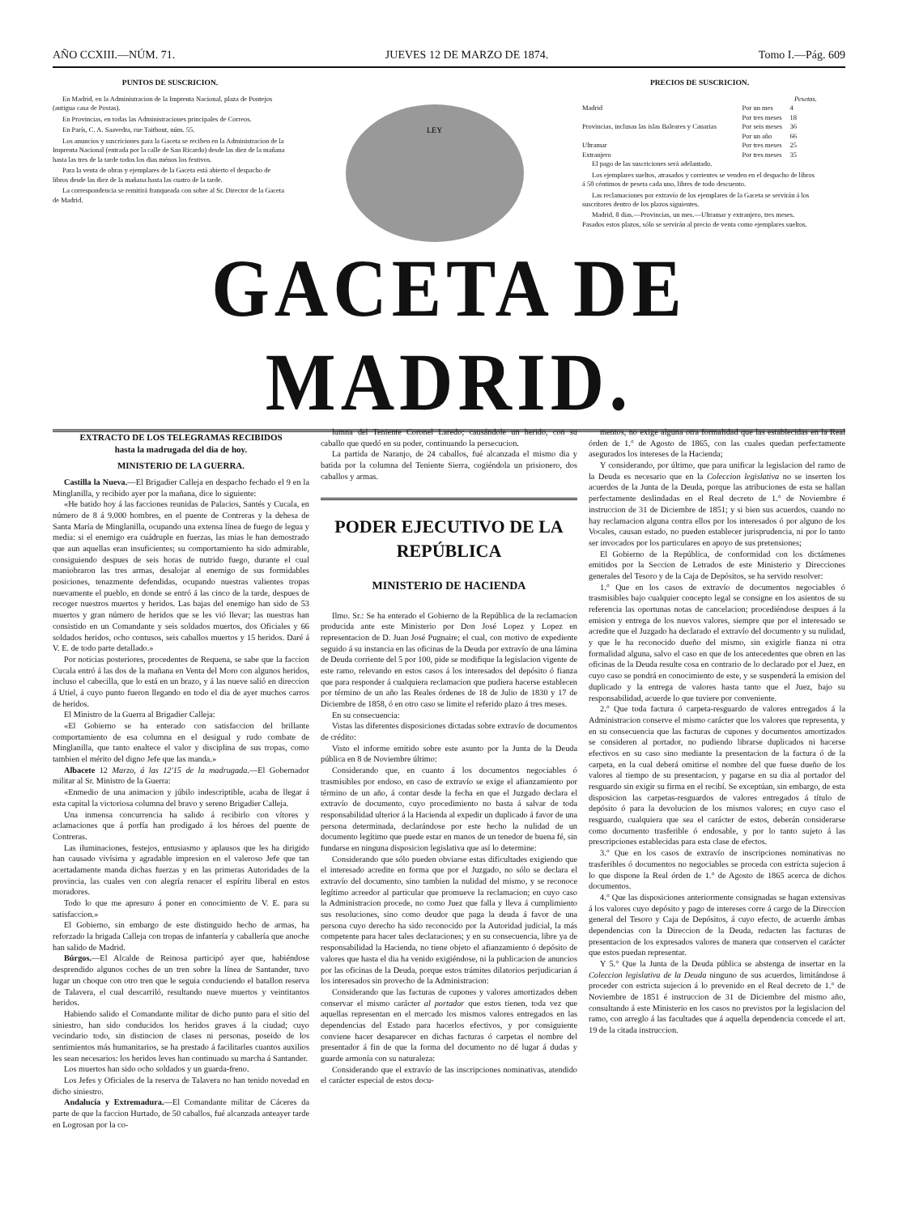AÑO CCXIII.—NÚM. 71. JUEVES 12 DE MARZO DE 1874. Tomo I.—Pág. 609
PUNTOS DE SUSCRICION.
En Madrid, en la Administracion de la Imprenta Nacional, plaza de Pontejos (antigua casa de Postas).
En Provincias, en todas las Administraciones principales de Correos.
En París, C. A. Saavedra, rue Taitbout, núm. 55.
Los anuncios y suscriciones para la Gaceta se reciben en la Administracion de la Imprenta Nacional (entrada por la calle de San Ricardo) desde las diez de la mañana hasta las tres de la tarde todos los dias ménos los festivos.
Para la venta de obras y ejemplares de la Gaceta está abierto el despacho de libros desde las diez de la mañana hasta las cuatro de la tarde.
La correspondencia se remitirá franqueada con sobre al Sr. Director de la Gaceta de Madrid.
LEY
PRECIOS DE SUSCRICION.
| | | Pesetas. |
| Madrid | Por un mes | 4 |
| Provincias, inclusas las islas Baleares y Canarias | Por tres meses | 18 |
| | Por seis meses | 36 |
| | Por un año | 66 |
| Ultramar | Por tres meses | 25 |
| Extranjero | Por tres meses | 35 |
El pago de las suscriciones será adelantado.
Los ejemplares sueltos, atrasados y corrientes se venden en el despacho de libros á 50 céntimos de peseta cada uno, libres de todo descuento.
Las reclamaciones por extravío de los ejemplares de la Gaceta se servirán á los suscritores dentro de los plazos siguientes.
Madrid, 8 dias.—Provincias, un mes.—Ultramar y extranjero, tres meses. Pasados estos plazos, sólo se servirán al precio de venta como ejemplares sueltos.
GACETA DE MADRID.
EXTRACTO DE LOS TELEGRAMAS RECIBIDOS
hasta la madrugada del dia de hoy.
MINISTERIO DE LA GUERRA.
Castilla la Nueva.—El Brigadier Calleja en despacho fechado el 9 en la Minglanilla, y recibido ayer por la mañana, dice lo siguiente:
«He batido hoy á las facciones reunidas de Palacios, Santés y Cucala, en número de 8 á 9.000 hombres, en el puente de Contreras y la dehesa de Santa María de Minglanilla, ocupando una extensa línea de fuego de legua y media: si el enemigo era cuádruple en fuerzas, las mias le han demostrado que aun aquellas eran insuficientes; su comportamiento ha sido admirable, consiguiendo despues de seis horas de nutrido fuego, durante el cual maniobraron las tres armas, desalojar al enemigo de sus formidables posiciones, tenazmente defendidas, ocupando nuestras valientes tropas nuevamente el pueblo, en donde se entró á las cinco de la tarde, despues de recoger nuestros muertos y heridos. Las bajas del enemigo han sido de 53 muertos y gran número de heridos que se les vió llevar; las nuestras han consistido en un Comandante y seis soldados muertos, dos Oficiales y 66 soldados heridos, ocho contusos, seis caballos muertos y 15 heridos. Daré á V. E. de todo parte detallado.»
Por noticias posteriores, procedentes de Requena, se sabe que la faccion Cucala entró á las dos de la mañana en Venta del Moro con algunos heridos, incluso el cabecilla, que lo está en un brazo, y á las nueve salió en direccion á Utiel, á cuyo punto fueron llegando en todo el dia de ayer muchos carros de heridos.
El Ministro de la Guerra al Brigadier Calleja:
«El Gobierno se ha enterado con satisfaccion del brillante comportamiento de esa columna en el desigual y rudo combate de Minglanilla, que tanto enaltece el valor y disciplina de sus tropas, como tambien el mérito del digno Jefe que las manda.»
Albacete 12 Marzo, á las 12'15 de la madrugada.—El Gobernador militar al Sr. Ministro de la Guerra:
«Enmedio de una animacion y júbilo indescriptible, acaba de llegar á esta capital la victoriosa columna del bravo y sereno Brigadier Calleja.
Una inmensa concurrencia ha salido á recibirlo con vítores y aclamaciones que á porfía han prodigado á los héroes del puente de Contreras.
Las iluminaciones, festejos, entusiasmo y aplausos que les ha dirigido han causado vivísima y agradable impresion en el valeroso Jefe que tan acertadamente manda dichas fuerzas y en las primeras Autoridades de la provincia, las cuales ven con alegría renacer el espíritu liberal en estos moradores.
Todo lo que me apresuro á poner en conocimiento de V. E. para su satisfaccion.»
El Gobierno, sin embargo de este distinguido hecho de armas, ha reforzado la brigada Calleja con tropas de infantería y caballería que anoche han salido de Madrid.
Búrgos.—El Alcalde de Reinosa participó ayer que, habiéndose desprendido algunos coches de un tren sobre la línea de Santander, tuvo lugar un choque con otro tren que le seguia conduciendo el batallon reserva de Talavera, el cual descarriló, resultando nueve muertos y veintitantos heridos.
Habiendo salido el Comandante militar de dicho punto para el sitio del siniestro, han sido conducidos los heridos graves á la ciudad; cuyo vecindario todo, sin distincion de clases ni personas, poseido de los sentimientos más humanitarios, se ha prestado á facilitarles cuantos auxilios les sean necesarios: los heridos leves han continuado su marcha á Santander.
Los muertos han sido ocho soldados y un guarda-freno.
Los Jefes y Oficiales de la reserva de Talavera no han tenido novedad en dicho siniestro.
Andalucía y Extremadura.—El Comandante militar de Cáceres da parte de que la faccion Hurtado, de 50 caballos, fué alcanzada anteayer tarde en Logrosan por la co-
lumna del Teniente Coronel Laredo; causándole un herido, con su caballo que quedó en su poder, continuando la persecucion.
La partida de Naranjo, de 24 caballos, fué alcanzada el mismo dia y batida por la columna del Teniente Sierra, cogiéndola un prisionero, dos caballos y armas.
PODER EJECUTIVO DE LA REPÚBLICA
MINISTERIO DE HACIENDA
Ilmo. Sr.: Se ha enterado el Gobierno de la República de la reclamacion producida ante este Ministerio por Don José Lopez y Lopez en representacion de D. Juan José Pugnaire; el cual, con motivo de expediente seguido á su instancia en las oficinas de la Deuda por extravío de una lámina de Deuda corriente del 5 por 100, pide se modifique la legislacion vigente de este ramo, relevando en estos casos á los interesados del depósito ó fianza que para responder á cualquiera reclamacion que pudiera hacerse establecen por término de un año las Reales órdenes de 18 de Julio de 1830 y 17 de Diciembre de 1858, ó en otro caso se limite el referido plazo á tres meses.
En su consecuencia:
Vistas las diferentes disposiciones dictadas sobre extravío de documentos de crédito:
Visto el informe emitido sobre este asunto por la Junta de la Deuda pública en 8 de Noviembre último:
Considerando que, en cuanto á los documentos negociables ó trasmisibles por endoso, en caso de extravío se exige el afianzamiento por término de un año, á contar desde la fecha en que el Juzgado declara el extravío de documento, cuyo procedimiento no basta á salvar de toda responsabilidad ulterior á la Hacienda al expedir un duplicado á favor de una persona determinada, declarándose por este hecho la nulidad de un documento legítimo que puede estar en manos de un tenedor de buena fé, sin fundarse en ninguna disposicion legislativa que así lo determine:
Considerando que sólo pueden obviarse estas dificultades exigiendo que el interesado acredite en forma que por el Juzgado, no sólo se declara el extravío del documento, sino tambien la nulidad del mismo, y se reconoce legítimo acreedor al particular que promueve la reclamacion; en cuyo caso la Administracion procede, no como Juez que falla y lleva á cumplimiento sus resoluciones, sino como deudor que paga la deuda á favor de una persona cuyo derecho ha sido reconocido por la Autoridad judicial, la más competente para hacer tales declaraciones; y en su consecuencia, libre ya de responsabilidad la Hacienda, no tiene objeto el afianzamiento ó depósito de valores que hasta el dia ha venido exigiéndose, ni la publicacion de anuncios por las oficinas de la Deuda, porque estos trámites dilatorios perjudicarian á los interesados sin provecho de la Administracion:
Considerando que las facturas de cupones y valores amortizados deben conservar el mismo carácter al portador que estos tienen, toda vez que aquellas representan en el mercado los mismos valores entregados en las dependencias del Estado para hacerlos efectivos, y por consiguiente conviene hacer desaparecer en dichas facturas ó carpetas el nombre del presentador á fin de que la forma del documento no dé lugar á dudas y guarde armonía con su naturaleza:
Considerando que el extravío de las inscripciones nominativas, atendido el carácter especial de estos docu-
mentos, no exige alguna otra formalidad que las establecidas en la Real órden de 1.° de Agosto de 1865, con las cuales quedan perfectamente asegurados los intereses de la Hacienda;
Y considerando, por último, que para unificar la legislacion del ramo de la Deuda es necesario que en la Coleccion legislativa no se inserten los acuerdos de la Junta de la Deuda, porque las atribuciones de esta se hallan perfectamente deslindadas en el Real decreto de 1.° de Noviembre é instruccion de 31 de Diciembre de 1851; y si bien sus acuerdos, cuando no hay reclamacion alguna contra ellos por los interesados ó por alguno de los Vocales, causan estado, no pueden establecer jurisprudencia, ni por lo tanto ser invocados por los particulares en apoyo de sus pretensiones;
El Gobierno de la República, de conformidad con los dictámenes emitidos por la Seccion de Letrados de este Ministerio y Direcciones generales del Tesoro y de la Caja de Depósitos, se ha servido resolver:
1.° Que en los casos de extravío de documentos negociables ó trasmisibles bajo cualquier concepto legal se consigne en los asientos de su referencia las oportunas notas de cancelacion; procediéndose despues á la emision y entrega de los nuevos valores, siempre que por el interesado se acredite que el Juzgado ha declarado el extravío del documento y su nulidad, y que le ha reconocido dueño del mismo, sin exigirle fianza ni otra formalidad alguna, salvo el caso en que de los antecedentes que obren en las oficinas de la Deuda resulte cosa en contrario de lo declarado por el Juez, en cuyo caso se pondrá en conocimiento de este, y se suspenderá la emision del duplicado y la entrega de valores hasta tanto que el Juez, bajo su responsabilidad, acuerde lo que tuviere por conveniente.
2.° Que toda factura ó carpeta-resguardo de valores entregados á la Administracion conserve el mismo carácter que los valores que representa, y en su consecuencia que las facturas de cupones y documentos amortizados se consideren al portador, no pudiendo librarse duplicados ni hacerse efectivos en su caso sino mediante la presentacion de la factura ó de la carpeta, en la cual deberá omitirse el nombre del que fuese dueño de los valores al tiempo de su presentacion, y pagarse en su dia al portador del resguardo sin exigir su firma en el recibí. Se exceptúan, sin embargo, de esta disposicion las carpetas-resguardos de valores entregados á título de depósito ó para la devolucion de los mismos valores; en cuyo caso el resguardo, cualquiera que sea el carácter de estos, deberán considerarse como documento trasferible ó endosable, y por lo tanto sujeto á las prescripciones establecidas para esta clase de efectos.
3.° Que en los casos de extravío de inscripciones nominativas no trasferibles ó documentos no negociables se proceda con estricta sujecion á lo que dispone la Real órden de 1.° de Agosto de 1865 acerca de dichos documentos.
4.° Que las disposiciones anteriormente consignadas se hagan extensivas á los valores cuyo depósito y pago de intereses corre á cargo de la Direccion general del Tesoro y Caja de Depósitos, á cuyo efecto, de acuerdo ámbas dependencias con la Direccion de la Deuda, redacten las facturas de presentacion de los expresados valores de manera que conserven el carácter que estos puedan representar.
Y 5.° Que la Junta de la Deuda pública se abstenga de insertar en la Coleccion legislativa de la Deuda ninguno de sus acuerdos, limitándose á proceder con estricta sujecion á lo prevenido en el Real decreto de 1.° de Noviembre de 1851 é instruccion de 31 de Diciembre del mismo año, consultando á este Ministerio en los casos no previstos por la legislacion del ramo, con arreglo á las facultades que á aquella dependencia concede el art. 19 de la citada instruccion.